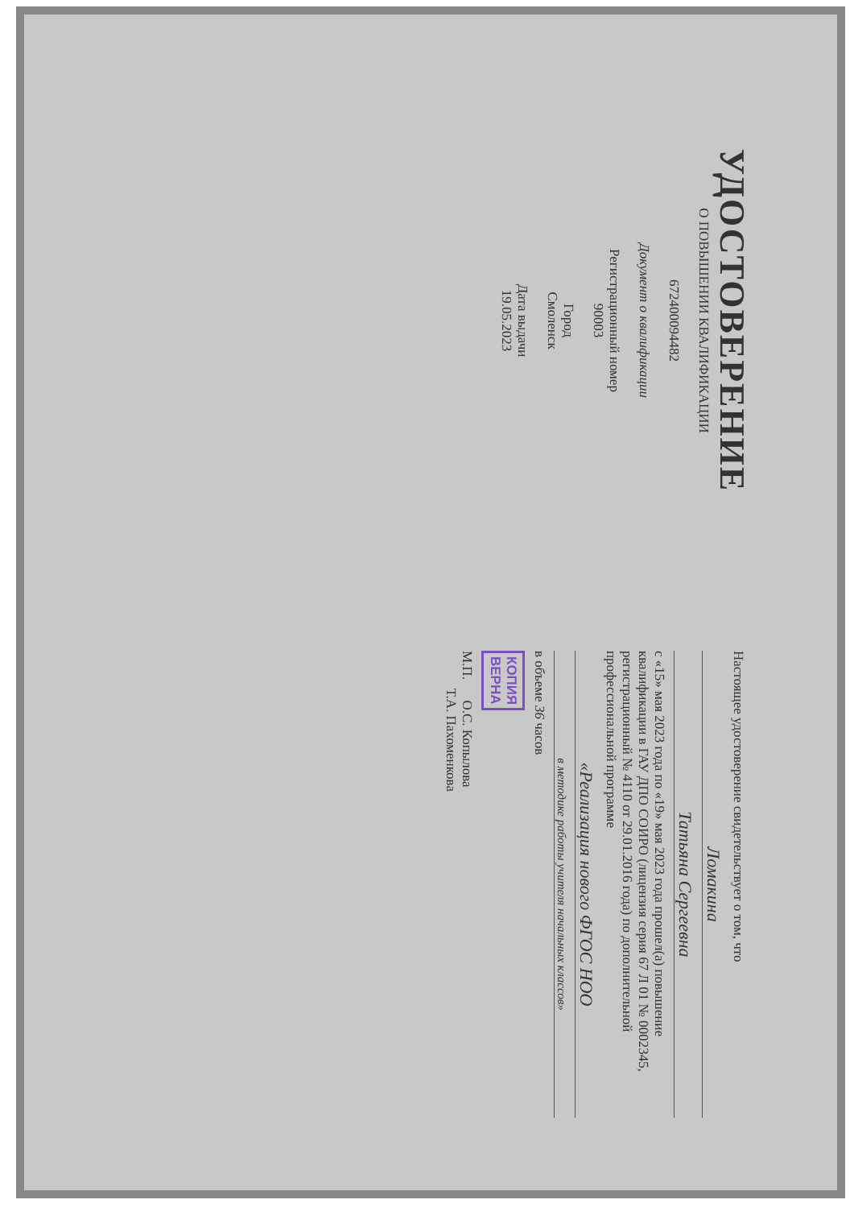УДОСТОВЕРЕНИЕ
О ПОВЫШЕНИИ КВАЛИФИКАЦИИ
672400094482
Документ о квалификации
Регистрационный номер
90003
Город
Смоленск
Дата выдачи
19.05.2023
Настоящее удостоверение свидетельствует о том, что
Ломакина
Татьяна Сергеевна
с «15» мая 2023 года по «19» мая 2023 года прошел(а) повышение квалификации в ГАУ ДПО СОИРО (лицензия серия 67 Л 01 № 0002345, регистрационный № 4110 от 29.01.2016 года) по дополнительной профессиональной программе
«Реализация нового ФГОС НОО
в методике работы учителя начальных классов»
в объеме 36 часов
КОПИЯ
ВЕРНА
М.П. О.С. Копылова
Т.А. Пахоменкова